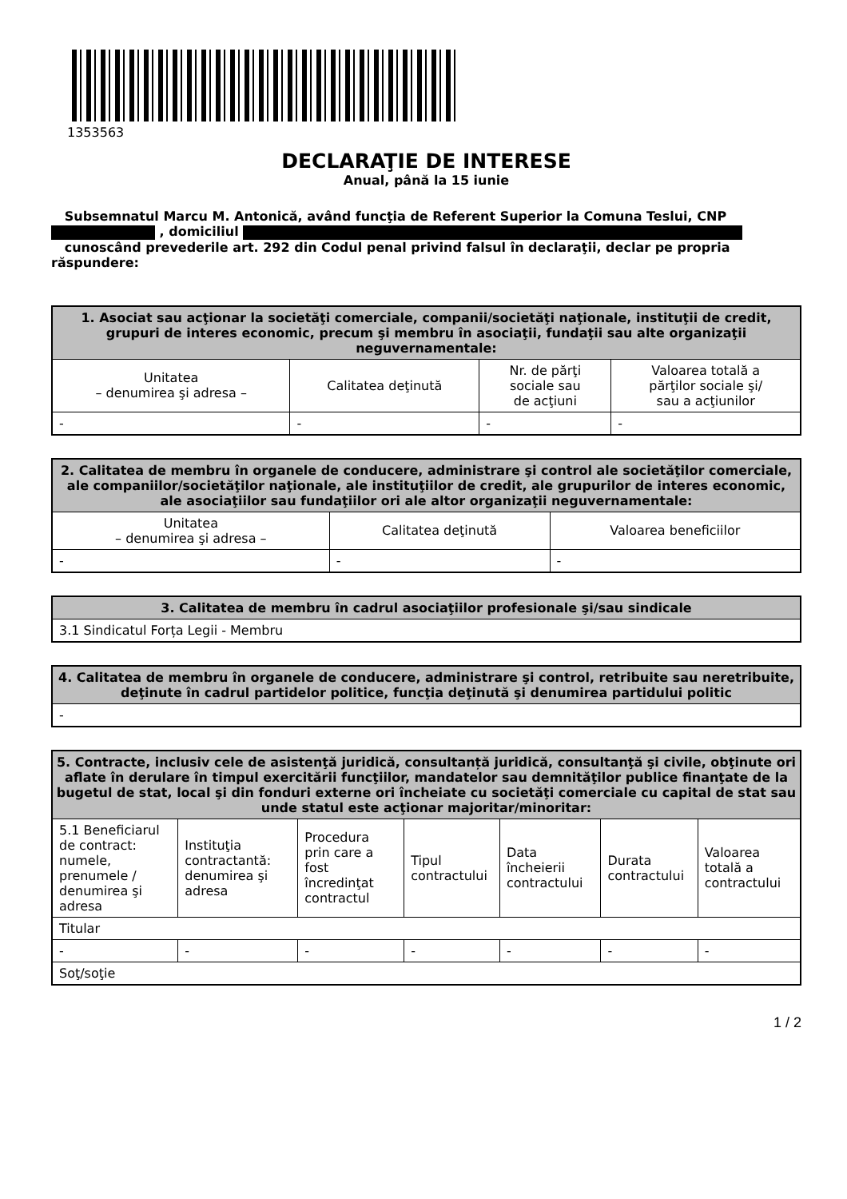1353563
DECLARAŢIE DE INTERESE
Anual, până la 15 iunie
Subsemnatul Marcu M. Antonică, având funcţia de Referent Superior la Comuna Teslui, CNP
, domiciliul
cunoscând prevederile art. 292 din Codul penal privind falsul în declaraţii, declar pe propria răspundere:
| 1. Asociat sau acţionar la societăţi comerciale, companii/societăţi naţionale, instituţii de credit, grupuri de interes economic, precum şi membru în asociaţii, fundaţii sau alte organizaţii neguvernamentale: | | | |
| --- | --- | --- | --- |
| Unitatea – denumirea şi adresa – | Calitatea deţinută | Nr. de părţi sociale sau de acţiuni | Valoarea totală a părţilor sociale şi/ sau a acţiunilor |
| - | - | - | - |
| 2. Calitatea de membru în organele de conducere, administrare şi control ale societăţilor comerciale, ale companiilor/societăţilor naţionale, ale instituţiilor de credit, ale grupurilor de interes economic, ale asociaţiilor sau fundaţiilor ori ale altor organizaţii neguvernamentale: | | |
| --- | --- | --- |
| Unitatea – denumirea şi adresa – | Calitatea deţinută | Valoarea beneficiilor |
| - | - | - |
| 3. Calitatea de membru în cadrul asociaţiilor profesionale şi/sau sindicale |
| --- |
| 3.1 Sindicatul Forța Legii - Membru |
| 4. Calitatea de membru în organele de conducere, administrare şi control, retribuite sau neretribuite, deţinute în cadrul partidelor politice, funcţia deţinută şi denumirea partidului politic |
| --- |
| - |
| 5. Contracte, inclusiv cele de asistenţă juridică, consultanță juridică, consultanţă şi civile, obţinute ori aflate în derulare în timpul exercitării funcţiilor, mandatelor sau demnităţilor publice finanţate de la bugetul de stat, local şi din fonduri externe ori încheiate cu societăţi comerciale cu capital de stat sau unde statul este acţionar majoritar/minoritar: | | | | | | |
| --- | --- | --- | --- | --- | --- | --- |
| 5.1 Beneficiarul de contract: numele, prenumele / denumirea şi adresa | Instituţia contractantă: denumirea şi adresa | Procedura prin care a fost încredinţat contractul | Tipul contractului | Data încheierii contractului | Durata contractului | Valoarea totală a contractului |
| Titular | | | | | | |
| - | - | - | - | - | - | - |
| Soţ/soţie | | | | | | |
1 / 2